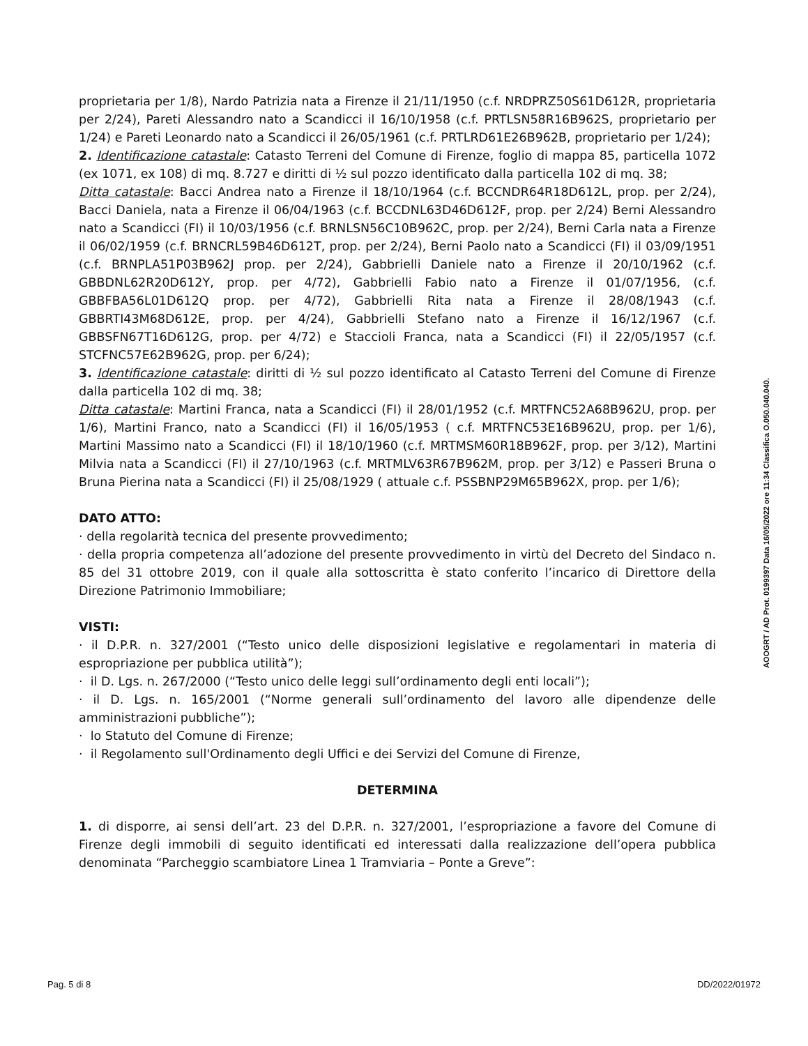proprietaria per 1/8), Nardo Patrizia nata a Firenze il 21/11/1950 (c.f. NRDPRZ50S61D612R, proprietaria per 2/24), Pareti Alessandro nato a Scandicci il 16/10/1958 (c.f. PRTLSN58R16B962S, proprietario per 1/24) e Pareti Leonardo nato a Scandicci il 26/05/1961 (c.f. PRTLRD61E26B962B, proprietario per 1/24);
2. Identificazione catastale: Catasto Terreni del Comune di Firenze, foglio di mappa 85, particella 1072 (ex 1071, ex 108) di mq. 8.727 e diritti di ½ sul pozzo identificato dalla particella 102 di mq. 38;
Ditta catastale: Bacci Andrea nato a Firenze il 18/10/1964 (c.f. BCCNDR64R18D612L, prop. per 2/24), Bacci Daniela, nata a Firenze il 06/04/1963 (c.f. BCCDNL63D46D612F, prop. per 2/24) Berni Alessandro nato a Scandicci (FI) il 10/03/1956 (c.f. BRNLSN56C10B962C, prop. per 2/24), Berni Carla nata a Firenze il 06/02/1959 (c.f. BRNCRL59B46D612T, prop. per 2/24), Berni Paolo nato a Scandicci (FI) il 03/09/1951 (c.f. BRNPLA51P03B962J prop. per 2/24), Gabbrielli Daniele nato a Firenze il 20/10/1962 (c.f. GBBDNL62R20D612Y, prop. per 4/72), Gabbrielli Fabio nato a Firenze il 01/07/1956, (c.f. GBBFBA56L01D612Q prop. per 4/72), Gabbrielli Rita nata a Firenze il 28/08/1943 (c.f. GBBRTI43M68D612E, prop. per 4/24), Gabbrielli Stefano nato a Firenze il 16/12/1967 (c.f. GBBSFN67T16D612G, prop. per 4/72) e Staccioli Franca, nata a Scandicci (FI) il 22/05/1957 (c.f. STCFNC57E62B962G, prop. per 6/24);
3. Identificazione catastale: diritti di ½ sul pozzo identificato al Catasto Terreni del Comune di Firenze dalla particella 102 di mq. 38;
Ditta catastale: Martini Franca, nata a Scandicci (FI) il 28/01/1952 (c.f. MRTFNC52A68B962U, prop. per 1/6), Martini Franco, nato a Scandicci (FI) il 16/05/1953 ( c.f. MRTFNC53E16B962U, prop. per 1/6), Martini Massimo nato a Scandicci (FI) il 18/10/1960 (c.f. MRTMSM60R18B962F, prop. per 3/12), Martini Milvia nata a Scandicci (FI) il 27/10/1963 (c.f. MRTMLV63R67B962M, prop. per 3/12) e Passeri Bruna o Bruna Pierina nata a Scandicci (FI) il 25/08/1929 ( attuale c.f. PSSBNP29M65B962X, prop. per 1/6);
DATO ATTO:
· della regolarità tecnica del presente provvedimento;
· della propria competenza all’adozione del presente provvedimento in virtù del Decreto del Sindaco n. 85 del 31 ottobre 2019, con il quale alla sottoscritta è stato conferito l’incarico di Direttore della Direzione Patrimonio Immobiliare;
VISTI:
· il D.P.R. n. 327/2001 (“Testo unico delle disposizioni legislative e regolamentari in materia di espropriazione per pubblica utilità”);
· il D. Lgs. n. 267/2000 (“Testo unico delle leggi sull’ordinamento degli enti locali”);
· il D. Lgs. n. 165/2001 (“Norme generali sull’ordinamento del lavoro alle dipendenze delle amministrazioni pubbliche”);
· lo Statuto del Comune di Firenze;
· il Regolamento sull'Ordinamento degli Uffici e dei Servizi del Comune di Firenze,
DETERMINA
1. di disporre, ai sensi dell’art. 23 del D.P.R. n. 327/2001, l’espropriazione a favore del Comune di Firenze degli immobili di seguito identificati ed interessati dalla realizzazione dell’opera pubblica denominata “Parcheggio scambiatore Linea 1 Tramviaria – Ponte a Greve”:
AOOGRT / AD Prot. 0199397 Data 16/05/2022 ore 11:34 Classifica O.050.040.040.
Pag. 5 di 8 DD/2022/01972